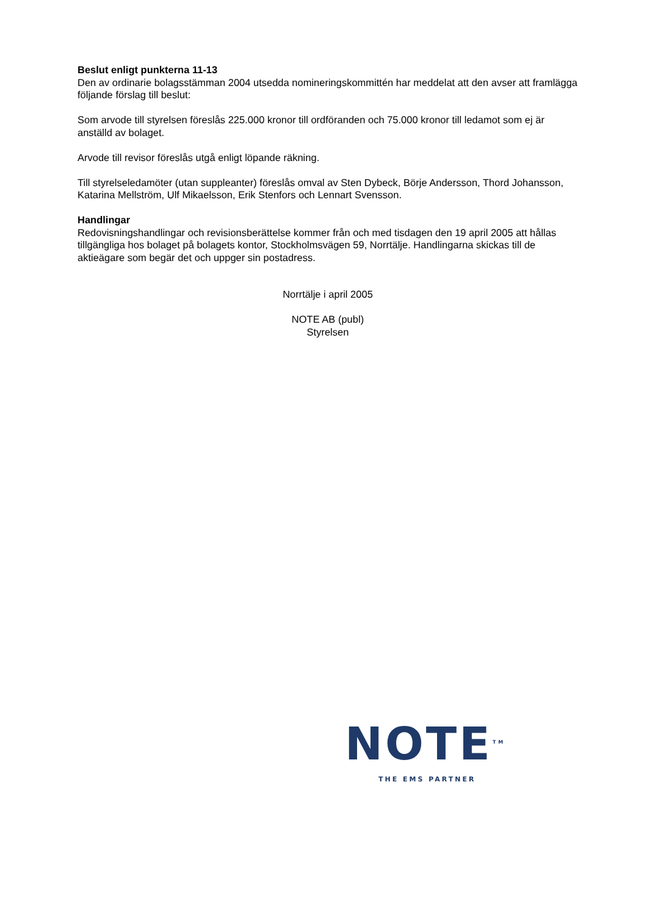Beslut enligt punkterna 11-13
Den av ordinarie bolagsstämman 2004 utsedda nomineringskommittén har meddelat att den avser att framlägga följande förslag till beslut:
Som arvode till styrelsen föreslås 225.000 kronor till ordföranden och 75.000 kronor till ledamot som ej är anställd av bolaget.
Arvode till revisor föreslås utgå enligt löpande räkning.
Till styrelseledamöter (utan suppleanter) föreslås omval av Sten Dybeck, Börje Andersson, Thord Johansson, Katarina Mellström, Ulf Mikaelsson, Erik Stenfors och Lennart Svensson.
Handlingar
Redovisningshandlingar och revisionsberättelse kommer från och med tisdagen den 19 april 2005 att hållas tillgängliga hos bolaget på bolagets kontor, Stockholmsvägen 59, Norrtälje. Handlingarna skickas till de aktieägare som begär det och uppger sin postadress.
Norrtälje i april 2005
NOTE AB (publ)
Styrelsen
NOTE<sup>TM</sup>
THE EMS PARTNER